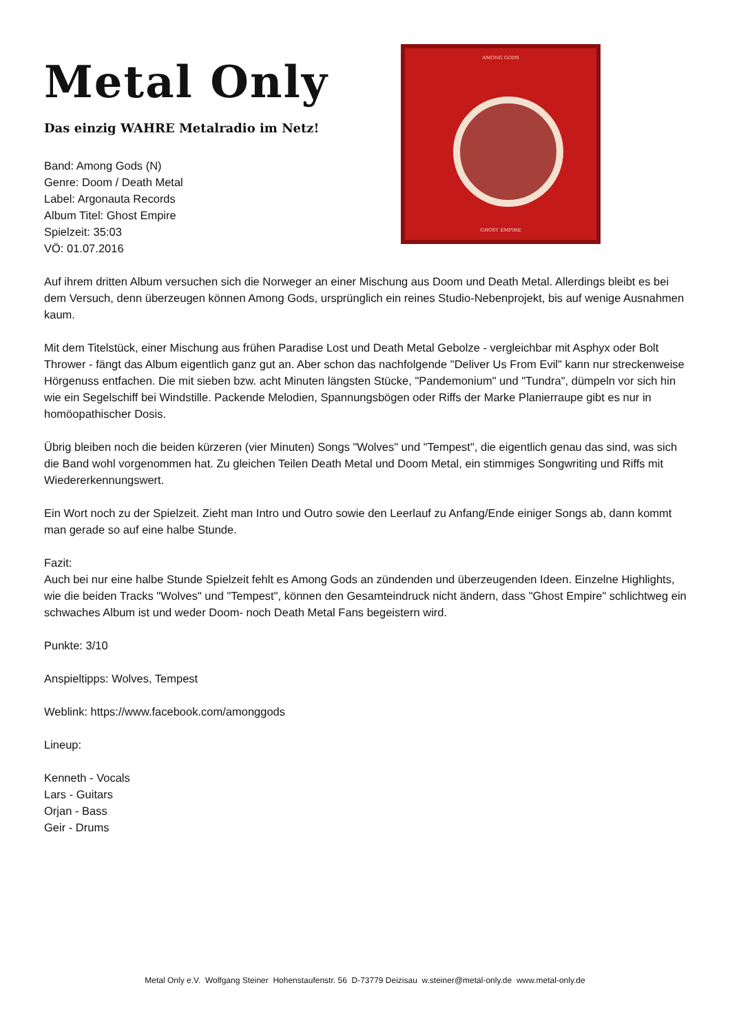Metal Only
Das einzig WAHRE Metalradio im Netz!
Band: Among Gods (N)
Genre: Doom / Death Metal
Label: Argonauta Records
Album Titel: Ghost Empire
Spielzeit: 35:03
VÖ: 01.07.2016
AMONG GODS
GHOST EMPIRE
Auf ihrem dritten Album versuchen sich die Norweger an einer Mischung aus Doom und Death Metal. Allerdings bleibt es bei dem Versuch, denn überzeugen können Among Gods, ursprünglich ein reines Studio-Nebenprojekt, bis auf wenige Ausnahmen kaum.
Mit dem Titelstück, einer Mischung aus frühen Paradise Lost und Death Metal Gebolze - vergleichbar mit Asphyx oder Bolt Thrower - fängt das Album eigentlich ganz gut an. Aber schon das nachfolgende "Deliver Us From Evil" kann nur streckenweise Hörgenuss entfachen. Die mit sieben bzw. acht Minuten längsten Stücke, "Pandemonium" und "Tundra", dümpeln vor sich hin wie ein Segelschiff bei Windstille. Packende Melodien, Spannungsbögen oder Riffs der Marke Planierraupe gibt es nur in homöopathischer Dosis.
Übrig bleiben noch die beiden kürzeren (vier Minuten) Songs "Wolves" und "Tempest", die eigentlich genau das sind, was sich die Band wohl vorgenommen hat. Zu gleichen Teilen Death Metal und Doom Metal, ein stimmiges Songwriting und Riffs mit Wiedererkennungswert.
Ein Wort noch zu der Spielzeit. Zieht man Intro und Outro sowie den Leerlauf zu Anfang/Ende einiger Songs ab, dann kommt man gerade so auf eine halbe Stunde.
Fazit:
Auch bei nur eine halbe Stunde Spielzeit fehlt es Among Gods an zündenden und überzeugenden Ideen. Einzelne Highlights, wie die beiden Tracks "Wolves" und "Tempest", können den Gesamteindruck nicht ändern, dass "Ghost Empire" schlichtweg ein schwaches Album ist und weder Doom- noch Death Metal Fans begeistern wird.
Punkte: 3/10
Anspieltipps: Wolves, Tempest
Weblink: https://www.facebook.com/amonggods
Lineup:
Kenneth - Vocals
Lars - Guitars
Orjan - Bass
Geir - Drums
Metal Only e.V. Wolfgang Steiner Hohenstaufenstr. 56 D-73779 Deizisau w.steiner@metal-only.de www.metal-only.de